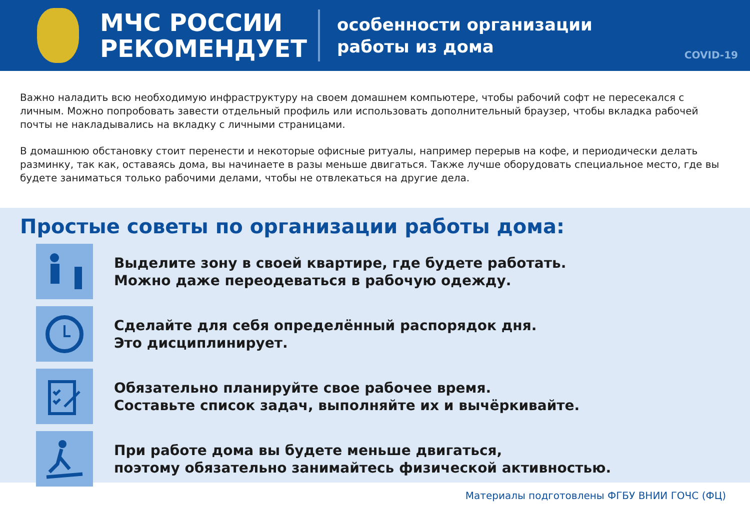МЧС РОССИИ
РЕКОМЕНДУЕТ
особенности организации
работы из дома
COVID-19
Важно наладить всю необходимую инфраструктуру на своем домашнем компьютере, чтобы рабочий софт не пересекался с личным. Можно попробовать завести отдельный профиль или использовать дополнительный браузер, чтобы вкладка рабочей почты не накладывались на вкладку с личными страницами.
В домашнюю обстановку стоит перенести и некоторые офисные ритуалы, например перерыв на кофе, и периодически делать разминку, так как, оставаясь дома, вы начинаете в разы меньше двигаться. Также лучше оборудовать специальное место, где вы будете заниматься только рабочими делами, чтобы не отвлекаться на другие дела.
Простые советы по организации работы дома:
Выделите зону в своей квартире, где будете работать.
Можно даже переодеваться в рабочую одежду.
Сделайте для себя определённый распорядок дня.
Это дисциплинирует.
Обязательно планируйте свое рабочее время.
Составьте список задач, выполняйте их и вычёркивайте.
При работе дома вы будете меньше двигаться,
поэтому обязательно занимайтесь физической активностью.
Материалы подготовлены ФГБУ ВНИИ ГОЧС (ФЦ)